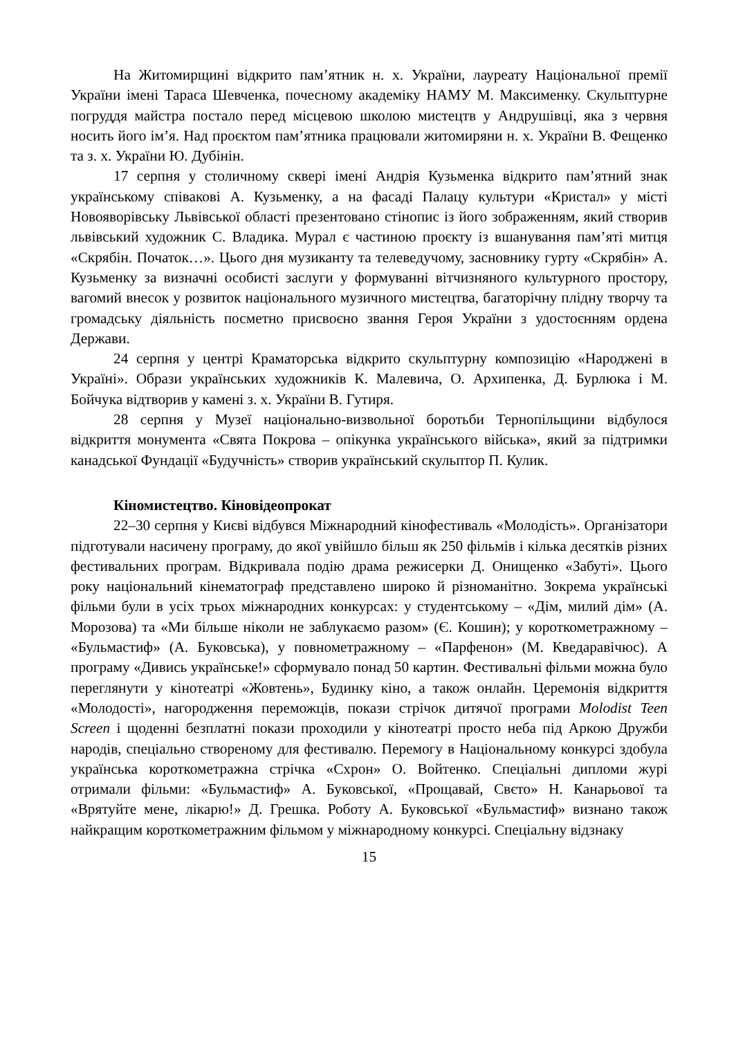На Житомирщині відкрито пам’ятник н. х. України, лауреату Національної премії України імені Тараса Шевченка, почесному академіку НАМУ М. Максименку. Скульптурне погруддя майстра постало перед місцевою школою мистецтв у Андрушівці, яка з червня носить його ім’я. Над проєктом пам’ятника працювали житомиряни н. х. України В. Фещенко та з. х. України Ю. Дубінін.
17 серпня у столичному сквері імені Андрія Кузьменка відкрито пам’ятний знак українському співакові А. Кузьменку, а на фасаді Палацу культури «Кристал» у місті Новояворівську Львівської області презентовано стінопис із його зображенням, який створив львівський художник С. Владика. Мурал є частиною проєкту із вшанування пам’яті митця «Скрябін. Початок…». Цього дня музиканту та телеведучому, засновнику гурту «Скрябін» А. Кузьменку за визначні особисті заслуги у формуванні вітчизняного культурного простору, вагомий внесок у розвиток національного музичного мистецтва, багаторічну плідну творчу та громадську діяльність посметно присвоєно звання Героя України з удостоєнням ордена Держави.
24 серпня у центрі Краматорська відкрито скульптурну композицію «Народжені в Україні». Образи українських художників К. Малевича, О. Архипенка, Д. Бурлюка і М. Бойчука відтворив у камені з. х. України В. Гутиря.
28 серпня у Музеї національно-визвольної боротьби Тернопільщини відбулося відкриття монумента «Свята Покрова – опікунка українського війська», який за підтримки канадської Фундації «Будучність» створив український скульптор П. Кулик.
Кіномистецтво. Кіновідеопрокат
22–30 серпня у Києві відбувся Міжнародний кінофестиваль «Молодість». Організатори підготували насичену програму, до якої увійшло більш як 250 фільмів і кілька десятків різних фестивальних програм. Відкривала подію драма режисерки Д. Онищенко «Забуті». Цього року національний кінематограф представлено широко й різноманітно. Зокрема українські фільми були в усіх трьох міжнародних конкурсах: у студентському – «Дім, милий дім» (А. Морозова) та «Ми більше ніколи не заблукаємо разом» (Є. Кошин); у короткометражному – «Бульмастиф» (А. Буковська), у повнометражному – «Парфенон» (М. Кведаравічюс). А програму «Дивись українське!» сформувало понад 50 картин. Фестивальні фільми можна було переглянути у кінотеатрі «Жовтень», Будинку кіно, а також онлайн. Церемонія відкриття «Молодості», нагородження переможців, покази стрічок дитячої програми Molodist Teen Screen і щоденні безплатні покази проходили у кінотеатрі просто неба під Аркою Дружби народів, спеціально створеному для фестивалю. Перемогу в Національному конкурсі здобула українська короткометражна стрічка «Схрон» О. Войтенко. Спеціальні дипломи журі отримали фільми: «Бульмастиф» А. Буковської, «Прощавай, Свєто» Н. Канарьової та «Врятуйте мене, лікарю!» Д. Грешка. Роботу А. Буковської «Бульмастиф» визнано також найкращим короткометражним фільмом у міжнародному конкурсі. Спеціальну відзнаку
15